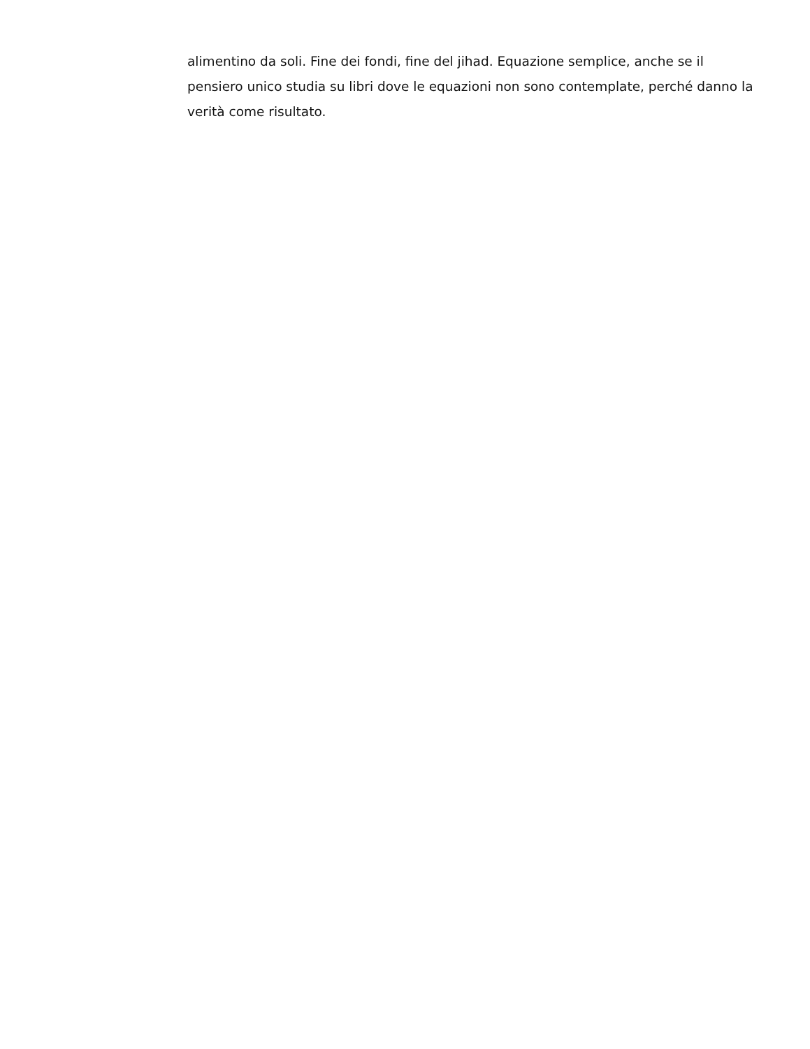alimentino da soli. Fine dei fondi, fine del jihad. Equazione semplice, anche se il pensiero unico studia su libri dove le equazioni non sono contemplate, perché danno la verità come risultato.